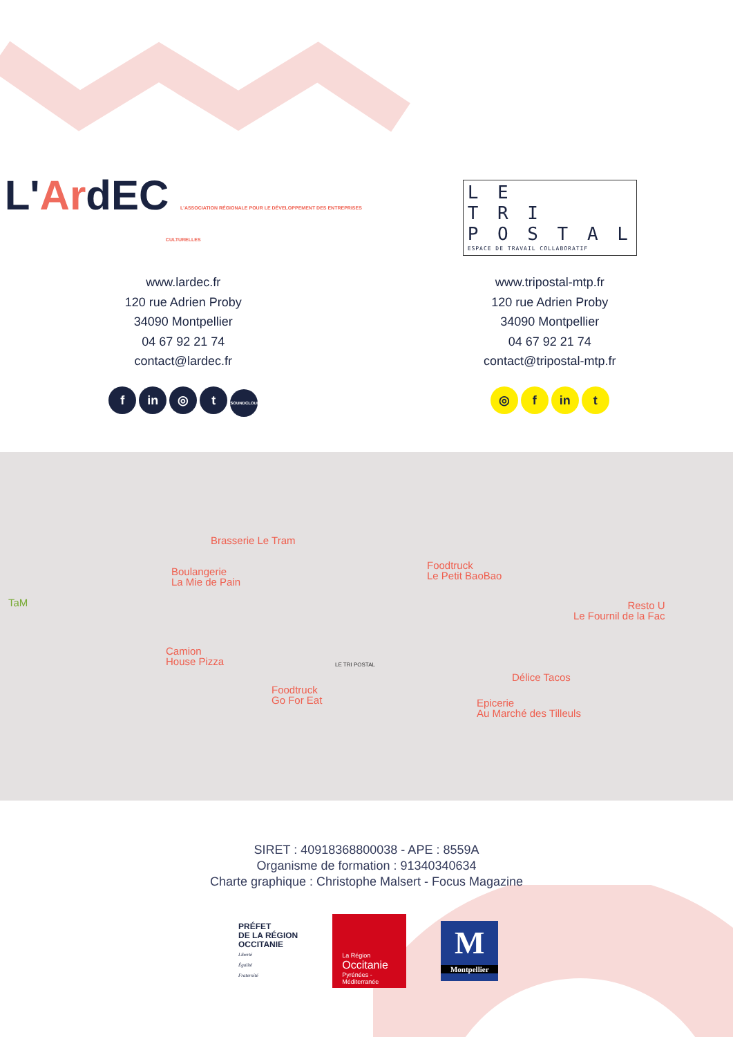L'ArdEC L'ASSOCIATION RÉGIONALE POUR LE DÉVELOPPEMENT DES ENTREPRISES CULTURELLES
www.lardec.fr
120 rue Adrien Proby
34090 Montpellier
04 67 92 21 74
contact@lardec.fr
fin ◎ t SOUNDCLOUD
L E
T R I
P O S T A L
ESPACE DE TRAVAIL COLLABORATIF
www.tripostal-mtp.fr
120 rue Adrien Proby
34090 Montpellier
04 67 92 21 74
contact@tripostal-mtp.fr
◎ f in t
Brasserie Le Tram
Boulangerie
La Mie de Pain
Foodtruck
Le Petit BaoBao
Resto U
Le Fournil de la Fac
Camion
House Pizza
Foodtruck
Go For Eat
Délice Tacos
Epicerie
Au Marché des Tilleuls
TaM
LE TRI POSTAL
SIRET : 40918368800038 - APE : 8559A
Organisme de formation : 91340340634
Charte graphique : Christophe Malsert - Focus Magazine
PRÉFET
DE LA RÉGION
OCCITANIE
Liberté
Égalité
Fraternité
La Région
Occitanie
Pyrénées - Méditerranée
M
Montpellier